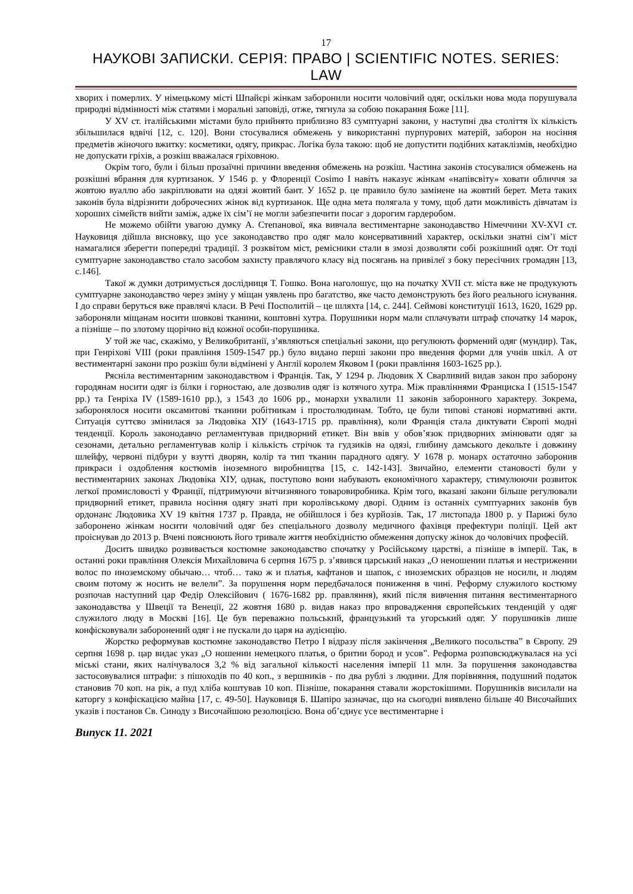17
НАУКОВІ ЗАПИСКИ. СЕРІЯ: ПРАВО | SCIENTIFIC NOTES. SERIES: LAW
хворих і померлих. У німецькому місті Шпайєрі жінкам заборонили носити чоловічий одяг, оскільки нова мода порушувала природні відмінності між статями і моральні заповіді, отже, тягнула за собою покарання Боже [11].
У XV ст. італійськими містами було прийнято приблизно 83 сумптуарні закони, у наступні два століття їх кількість збільшилася вдвічі [12, с. 120]. Вони стосувалися обмежень у використанні пурпурових матерій, заборон на носіння предметів жіночого вжитку: косметики, одягу, прикрас. Логіка була такою: щоб не допустити подібних катаклізмів, необхідно не допускати гріхів, а розкіш вважалася гріховною.
Окрім того, були і більш прозаїчні причини введення обмежень на розкіш. Частина законів стосувалися обмежень на розкішні вбрання для куртизанок. У 1546 р. у Флоренції Cosimo I навіть наказує жінкам «напівсвіту» ховати обличчя за жовтою вуаллю або закріплювати на одязі жовтий бант. У 1652 р. це правило було замінене на жовтий берет. Мета таких законів була відрізнити доброчесних жінок від куртизанок. Ще одна мета полягала у тому, щоб дати можливість дівчатам із хороших сімейств вийти заміж, адже їх сім’ї не могли забезпечити посаг з дорогим гардеробом.
Не можемо обійти увагою думку А. Степанової, яка вивчала вестиментарне законодавство Німеччини XV-XVI ст. Науковиця дійшла висновку, що усе законодавство про одяг мало консервативний характер, оскільки знатні сім’ї міст намагалися зберегти попередні традиції. З розквітом міст, ремісники стали в змозі дозволяти собі розкішний одяг. От тоді сумптуарне законодавство стало засобом захисту правлячого класу від посягань на привілеї з боку пересічних громадян [13, с.146].
Такої ж думки дотримується дослідниця Т. Гошко. Вона наголошує, що на початку XVII ст. міста вже не продукують сумптуарне законодавство через зміну у міщан уявлень про багатство, яке часто демонструють без його реального існування. І до справи беруться вже правлячі класи. В Речі Посполитій – це шляхта [14, с. 244]. Сеймові конституції 1613, 1620, 1629 рр. забороняли міщанам носити шовкові тканини, коштовні хутра. Порушники норм мали сплачувати штраф спочатку 14 марок, а пізніше – по злотому щорічно від кожної особи-порушника.
У той же час, скажімо, у Великобританії, з’являються спеціальні закони, що регулюють формений одяг (мундир). Так, при Генріхові VIII (роки правління 1509-1547 рр.) було видано перші закони про введення форми для учнів шкіл. А от вестиментарні закони про розкіш були відмінені у Англії королем Яковом I (роки правління 1603-1625 рр.).
Рясніла вестиментарним законодавством і Франція. Так, У 1294 р. Людовик Х Сварливий видав закон про заборону городянам носити одяг із білки і горностаю, але дозволив одяг із котячого хутра. Між правліннями Франциска I (1515-1547 рр.) та Генріха IV (1589-1610 рр.), з 1543 до 1606 рр., монархи ухвалили 11 законів заборонного характеру. Зокрема, заборонялося носити оксамитові тканини робітникам і простолюдинам. Тобто, це були типові станові нормативні акти. Ситуація суттєво змінилася за Людовіка XIУ (1643-1715 рр. правління), коли Франція стала диктувати Європі модні тенденції. Король законодавчо регламентував придворний етикет. Він ввів у обов’язок придворних змінювати одяг за сезонами, детально регламентував колір і кількість стрічок та гудзиків на одязі, глибину дамського декольте і довжину шлейфу, червоні підбури у взутті дворян, колір та тип тканин парадного одягу. У 1678 р. монарх остаточно заборонив прикраси і оздоблення костюмів іноземного виробництва [15, с. 142-143]. Звичайно, елементи становості були у вестиментарних законах Людовіка XIУ, однак, поступово вони набувають економічного характеру, стимулюючи розвиток легкої промисловості у Франції, підтримуючи вітчизняного товаровиробника. Крім того, вказані закони більше регулювали придворний етикет, правила носіння одягу знаті при королівському дворі. Одним із останніх сумптуарних законів був ордонанс Людовика XV 19 квітня 1737 р. Правда, не обійшлося і без курйозів. Так, 17 листопада 1800 р. у Парижі було заборонено жінкам носити чоловічий одяг без спеціального дозволу медичного фахівця префектури поліції. Цей акт проіснував до 2013 р. Вчені пояснюють його тривале життя необхідністю обмеження допуску жінок до чоловічих професій.
Досить швидко розвивається костюмне законодавство спочатку у Російському царстві, а пізніше в імперії. Так, в останні роки правління Олексія Михайловича 6 серпня 1675 р. з’явився царський наказ „О неношении платья и нестрижении волос по иноземскому обычаю… чтоб… тако ж и платья, кафтанов и шапок, с иноземских образцов не носили, и людям своим потому ж носить не велели”. За порушення норм передбачалося пониження в чині. Реформу служилого костюму розпочав наступний цар Федір Олексійович ( 1676-1682 рр. правляння), який після вивчення питання вестиментарного законодавства у Швеції та Венеції, 22 жовтня 1680 р. видав наказ про впровадження європейських тенденцій у одяг служилого люду в Москві [16]. Це був переважно польський, французький та угорський одяг. У порушників лише конфісковували заборонений одяг і не пускали до царя на аудієнцію.
Жорстко реформував костюмне законодавство Петро I відразу після закінчення „Великого посольства” в Європу. 29 серпня 1698 р. цар видає указ „О ношении немецкого платья, о бритии бород и усов”. Реформа розповсюджувалася на усі міські стани, яких налічувалося 3,2 % від загальної кількості населення імперії 11 млн. За порушення законодавства застосовувалися штрафи: з пішоходів по 40 коп., з вершників - по два рублі з людини. Для порівняння, подушний податок становив 70 коп. на рік, а пуд хліба коштував 10 коп. Пізніше, покарання ставали жорстокішими. Порушників висилали на каторгу з конфіскацією майна [17, с. 49-50]. Науковиця Б. Шапіро зазначає, що на сьогодні виявлено більше 40 Височайших указів і постанов Св. Синоду з Височайшою резолюцією. Вона об’єднує усе вестиментарне і
Випуск 11. 2021